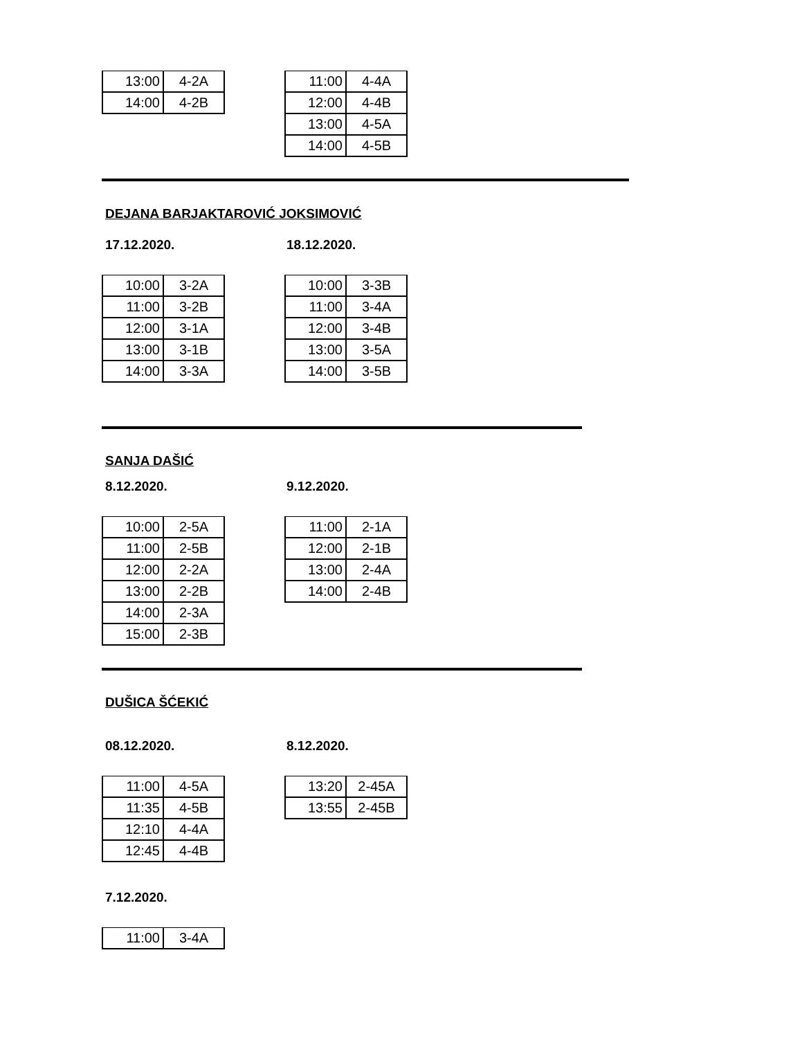| 13:00 | 4-2A |
| 14:00 | 4-2B |
| 11:00 | 4-4A |
| 12:00 | 4-4B |
| 13:00 | 4-5A |
| 14:00 | 4-5B |
DEJANA BARJAKTAROVIĆ JOKSIMOVIĆ
17.12.2020. 18.12.2020.
| 10:00 | 3-2A |
| 11:00 | 3-2B |
| 12:00 | 3-1A |
| 13:00 | 3-1B |
| 14:00 | 3-3A |
| 10:00 | 3-3B |
| 11:00 | 3-4A |
| 12:00 | 3-4B |
| 13:00 | 3-5A |
| 14:00 | 3-5B |
SANJA DAŠIĆ
8.12.2020. 9.12.2020.
| 10:00 | 2-5A |
| 11:00 | 2-5B |
| 12:00 | 2-2A |
| 13:00 | 2-2B |
| 14:00 | 2-3A |
| 15:00 | 2-3B |
| 11:00 | 2-1A |
| 12:00 | 2-1B |
| 13:00 | 2-4A |
| 14:00 | 2-4B |
DUŠICA ŠĆEKIĆ
08.12.2020. 8.12.2020.
| 11:00 | 4-5A |
| 11:35 | 4-5B |
| 12:10 | 4-4A |
| 12:45 | 4-4B |
| 13:20 | 2-45A |
| 13:55 | 2-45B |
7.12.2020.
| 11:00 | 3-4A |